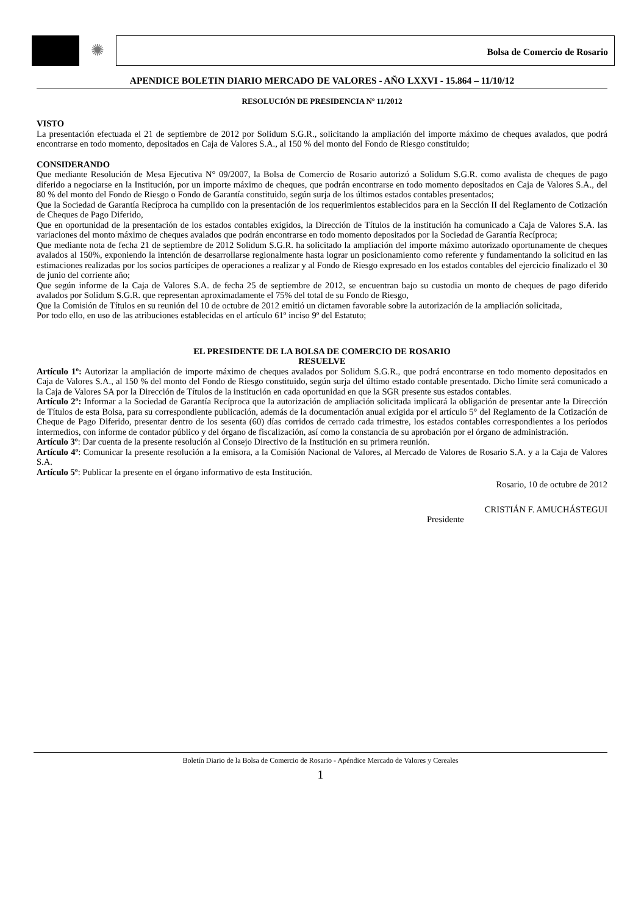✺
Bolsa de Comercio de Rosario
APENDICE BOLETIN DIARIO MERCADO DE VALORES - AÑO LXXVI - 15.864 – 11/10/12
RESOLUCIÓN DE PRESIDENCIA Nº 11/2012
VISTO
La presentación efectuada el 21 de septiembre de 2012 por Solidum S.G.R., solicitando la ampliación del importe máximo de cheques avalados, que podrá encontrarse en todo momento, depositados en Caja de Valores S.A., al 150 % del monto del Fondo de Riesgo constituido;
CONSIDERANDO
Que mediante Resolución de Mesa Ejecutiva N° 09/2007, la Bolsa de Comercio de Rosario autorizó a Solidum S.G.R. como avalista de cheques de pago diferido a negociarse en la Institución, por un importe máximo de cheques, que podrán encontrarse en todo momento depositados en Caja de Valores S.A., del 80 % del monto del Fondo de Riesgo o Fondo de Garantía constituido, según surja de los últimos estados contables presentados;
Que la Sociedad de Garantía Recíproca ha cumplido con la presentación de los requerimientos establecidos para en la Sección II del Reglamento de Cotización de Cheques de Pago Diferido,
Que en oportunidad de la presentación de los estados contables exigidos, la Dirección de Títulos de la institución ha comunicado a Caja de Valores S.A. las variaciones del monto máximo de cheques avalados que podrán encontrarse en todo momento depositados por la Sociedad de Garantía Recíproca;
Que mediante nota de fecha 21 de septiembre de 2012 Solidum S.G.R. ha solicitado la ampliación del importe máximo autorizado oportunamente de cheques avalados al 150%, exponiendo la intención de desarrollarse regionalmente hasta lograr un posicionamiento como referente y fundamentando la solicitud en las estimaciones realizadas por los socios partícipes de operaciones a realizar y al Fondo de Riesgo expresado en los estados contables del ejercicio finalizado el 30 de junio del corriente año;
Que según informe de la Caja de Valores S.A. de fecha 25 de septiembre de 2012, se encuentran bajo su custodia un monto de cheques de pago diferido avalados por Solidum S.G.R. que representan aproximadamente el 75% del total de su Fondo de Riesgo,
Que la Comisión de Títulos en su reunión del 10 de octubre de 2012 emitió un dictamen favorable sobre la autorización de la ampliación solicitada,
Por todo ello, en uso de las atribuciones establecidas en el artículo 61º inciso 9º del Estatuto;
EL PRESIDENTE DE LA BOLSA DE COMERCIO DE ROSARIO
RESUELVE
Artículo 1º: Autorizar la ampliación de importe máximo de cheques avalados por Solidum S.G.R., que podrá encontrarse en todo momento depositados en Caja de Valores S.A., al 150 % del monto del Fondo de Riesgo constituido, según surja del último estado contable presentado. Dicho límite será comunicado a la Caja de Valores SA por la Dirección de Títulos de la institución en cada oportunidad en que la SGR presente sus estados contables.
Artículo 2º: Informar a la Sociedad de Garantía Recíproca que la autorización de ampliación solicitada implicará la obligación de presentar ante la Dirección de Títulos de esta Bolsa, para su correspondiente publicación, además de la documentación anual exigida por el artículo 5° del Reglamento de la Cotización de Cheque de Pago Diferido, presentar dentro de los sesenta (60) días corridos de cerrado cada trimestre, los estados contables correspondientes a los períodos intermedios, con informe de contador público y del órgano de fiscalización, así como la constancia de su aprobación por el órgano de administración.
Artículo 3º: Dar cuenta de la presente resolución al Consejo Directivo de la Institución en su primera reunión.
Artículo 4º: Comunicar la presente resolución a la emisora, a la Comisión Nacional de Valores, al Mercado de Valores de Rosario S.A. y a la Caja de Valores S.A.
Artículo 5º: Publicar la presente en el órgano informativo de esta Institución.
Rosario, 10 de octubre de 2012
CRISTIÁN F. AMUCHÁSTEGUI
Presidente
Boletín Diario de la Bolsa de Comercio de Rosario - Apéndice Mercado de Valores y Cereales
1